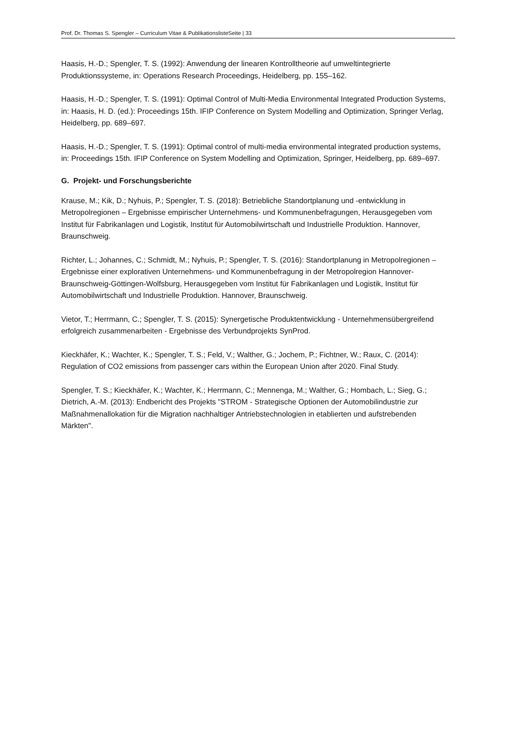Prof. Dr. Thomas S. Spengler – Curriculum Vitae & PublikationslisteSeite | 33
Haasis, H.-D.; Spengler, T. S. (1992): Anwendung der linearen Kontrolltheorie auf umweltintegrierte Produktionssysteme, in: Operations Research Proceedings, Heidelberg, pp. 155–162.
Haasis, H.-D.; Spengler, T. S. (1991): Optimal Control of Multi-Media Environmental Integrated Production Systems, in: Haasis, H. D. (ed.): Proceedings 15th. IFIP Conference on System Modelling and Optimization, Springer Verlag, Heidelberg, pp. 689–697.
Haasis, H.-D.; Spengler, T. S. (1991): Optimal control of multi-media environmental integrated production systems, in: Proceedings 15th. IFIP Conference on System Modelling and Optimization, Springer, Heidelberg, pp. 689–697.
G. Projekt- und Forschungsberichte
Krause, M.; Kik, D.; Nyhuis, P.; Spengler, T. S. (2018): Betriebliche Standortplanung und -entwicklung in Metropolregionen – Ergebnisse empirischer Unternehmens- und Kommunenbefragungen, Herausgegeben vom Institut für Fabrikanlagen und Logistik, Institut für Automobilwirtschaft und Industrielle Produktion. Hannover, Braunschweig.
Richter, L.; Johannes, C.; Schmidt, M.; Nyhuis, P.; Spengler, T. S. (2016): Standortplanung in Metropolregionen – Ergebnisse einer explorativen Unternehmens- und Kommunenbefragung in der Metropolregion Hannover-Braunschweig-Göttingen-Wolfsburg, Herausgegeben vom Institut für Fabrikanlagen und Logistik, Institut für Automobilwirtschaft und Industrielle Produktion. Hannover, Braunschweig.
Vietor, T.; Herrmann, C.; Spengler, T. S. (2015): Synergetische Produktentwicklung - Unternehmensübergreifend erfolgreich zusammenarbeiten - Ergebnisse des Verbundprojekts SynProd.
Kieckhäfer, K.; Wachter, K.; Spengler, T. S.; Feld, V.; Walther, G.; Jochem, P.; Fichtner, W.; Raux, C. (2014): Regulation of CO2 emissions from passenger cars within the European Union after 2020. Final Study.
Spengler, T. S.; Kieckhäfer, K.; Wachter, K.; Herrmann, C.; Mennenga, M.; Walther, G.; Hombach, L.; Sieg, G.; Dietrich, A.-M. (2013): Endbericht des Projekts "STROM - Strategische Optionen der Automobilindustrie zur Maßnahmenallokation für die Migration nachhaltiger Antriebstechnologien in etablierten und aufstrebenden Märkten".